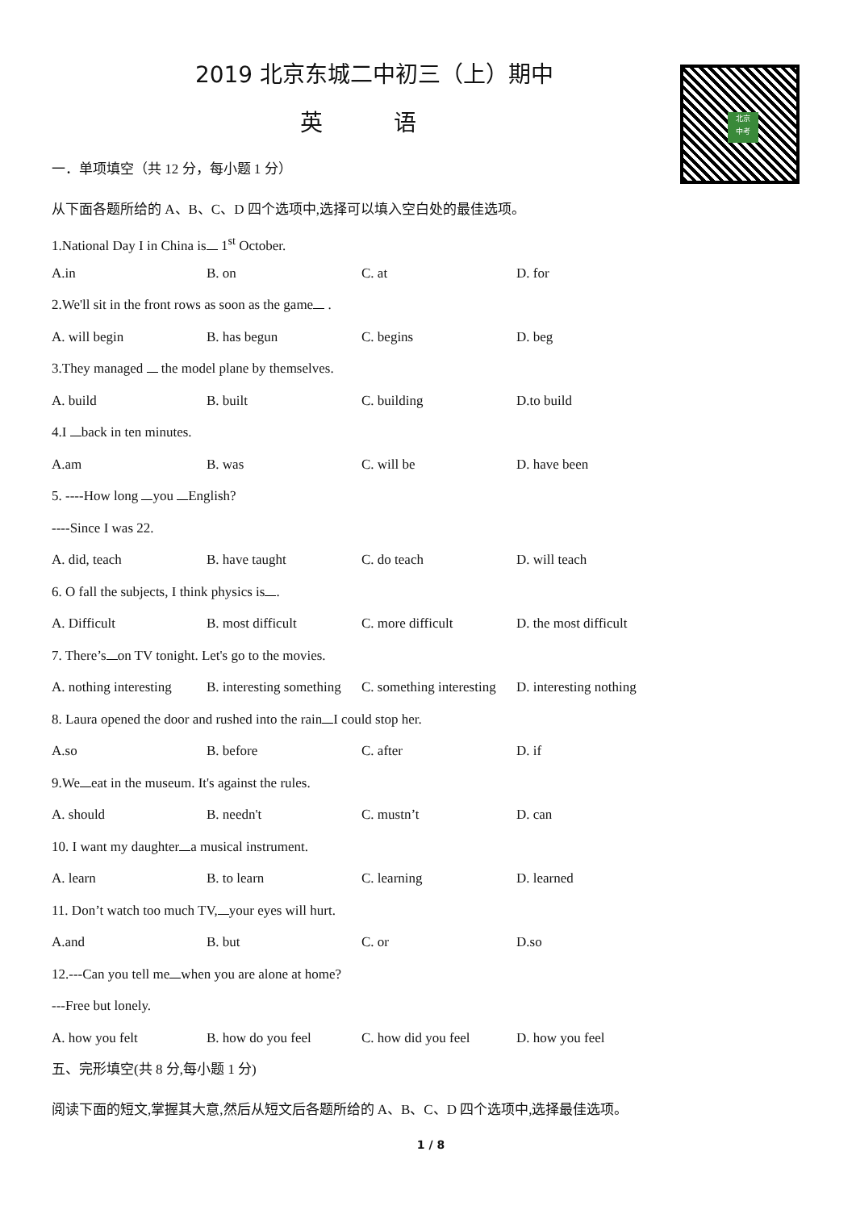北京
中考
2019 北京东城二中初三（上）期中
英 语
一．单项填空（共 12 分，每小题 1 分）
从下面各题所给的 A、B、C、D 四个选项中,选择可以填入空白处的最佳选项。
1.National Day I in China is 1<sup>st</sup> October.
A.in B. on C. at D. for
2.We'll sit in the front rows as soon as the game .
A. will begin B. has begun C. begins D. beg
3.They managed the model plane by themselves.
A. build B. built C. building D.to build
4.I back in ten minutes.
A.am B. was C. will be D. have been
5. ----How long you English?
----Since I was 22.
A. did, teach B. have taught C. do teach D. will teach
6. O fall the subjects, I think physics is .
A. Difficult B. most difficult C. more difficult D. the most difficult
7. There’s on TV tonight. Let's go to the movies.
A. nothing interesting B. interesting something C. something interesting D. interesting nothing
8. Laura opened the door and rushed into the rain I could stop her.
A.so B. before C. after D. if
9.We eat in the museum. It's against the rules.
A. should B. needn't C. mustn’t D. can
10. I want my daughter a musical instrument.
A. learn B. to learn C. learning D. learned
11. Don’t watch too much TV, your eyes will hurt.
A.and B. but C. or D.so
12.---Can you tell me when you are alone at home?
---Free but lonely.
A. how you felt B. how do you feel C. how did you feel D. how you feel
五、完形填空(共 8 分,每小题 1 分)
阅读下面的短文,掌握其大意,然后从短文后各题所给的 A、B、C、D 四个选项中,选择最佳选项。
1 / 8